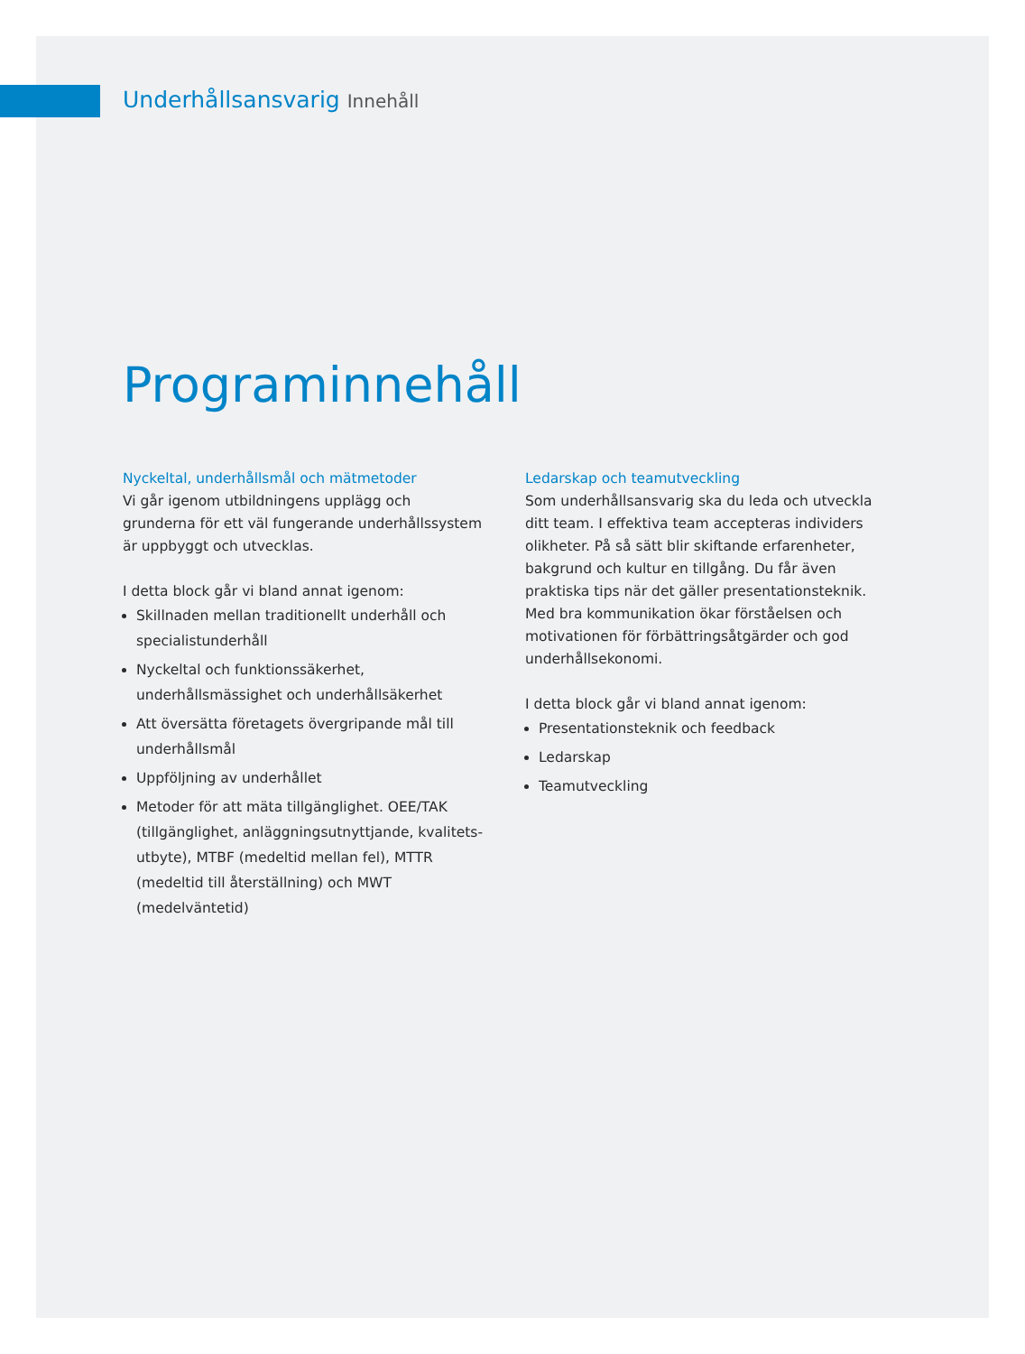Underhållsansvarig Innehåll
Programinnehåll
Nyckeltal, underhållsmål och mätmetoder
Vi går igenom utbildningens upplägg och grunderna för ett väl fungerande underhållssystem är uppbyggt och utvecklas.
I detta block går vi bland annat igenom:
Skillnaden mellan traditionellt underhåll och specialistunderhåll
Nyckeltal och funktionssäkerhet, underhållsmässighet och underhållsäkerhet
Att översätta företagets övergripande mål till underhållsmål
Uppföljning av underhållet
Metoder för att mäta tillgänglighet. OEE/TAK (tillgänglighet, anläggningsutnyttjande, kvalitets-utbyte), MTBF (medeltid mellan fel), MTTR (medeltid till återställning) och MWT (medelväntetid)
Ledarskap och teamutveckling
Som underhållsansvarig ska du leda och utveckla ditt team. I effektiva team accepteras individers olikheter. På så sätt blir skiftande erfarenheter, bakgrund och kultur en tillgång. Du får även praktiska tips när det gäller presentationsteknik. Med bra kommunikation ökar förståelsen och motivationen för förbättringsåtgärder och god underhållsekonomi.
I detta block går vi bland annat igenom:
Presentationsteknik och feedback
Ledarskap
Teamutveckling